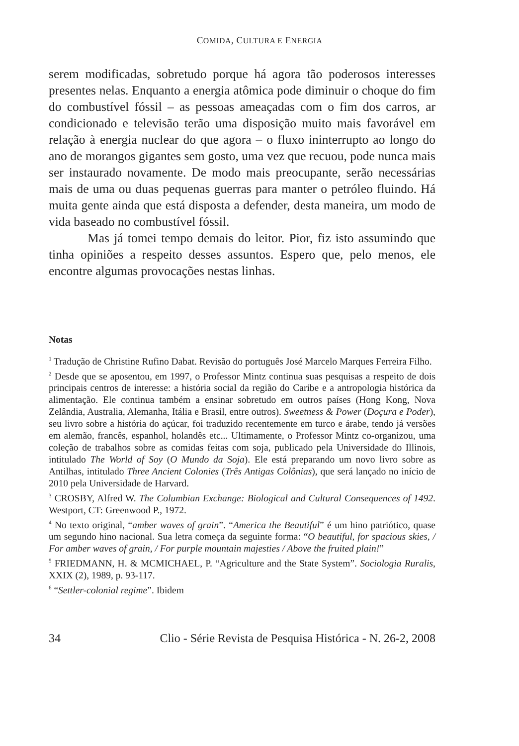COMIDA, CULTURA E ENERGIA
serem modificadas, sobretudo porque há agora tão poderosos interesses presentes nelas. Enquanto a energia atômica pode diminuir o choque do fim do combustível fóssil – as pessoas ameaçadas com o fim dos carros, ar condicionado e televisão terão uma disposição muito mais favorável em relação à energia nuclear do que agora – o fluxo ininterrupto ao longo do ano de morangos gigantes sem gosto, uma vez que recuou, pode nunca mais ser instaurado novamente. De modo mais preocupante, serão necessárias mais de uma ou duas pequenas guerras para manter o petróleo fluindo. Há muita gente ainda que está disposta a defender, desta maneira, um modo de vida baseado no combustível fóssil.
Mas já tomei tempo demais do leitor. Pior, fiz isto assumindo que tinha opiniões a respeito desses assuntos. Espero que, pelo menos, ele encontre algumas provocações nestas linhas.
Notas
<sup>1</sup> Tradução de Christine Rufino Dabat. Revisão do português José Marcelo Marques Ferreira Filho.
<sup>2</sup> Desde que se aposentou, em 1997, o Professor Mintz continua suas pesquisas a respeito de dois principais centros de interesse: a história social da região do Caribe e a antropologia histórica da alimentação. Ele continua também a ensinar sobretudo em outros países (Hong Kong, Nova Zelândia, Australia, Alemanha, Itália e Brasil, entre outros). Sweetness & Power (Doçura e Poder), seu livro sobre a história do açúcar, foi traduzido recentemente em turco e árabe, tendo já versões em alemão, francês, espanhol, holandês etc... Ultimamente, o Professor Mintz co-organizou, uma coleção de trabalhos sobre as comidas feitas com soja, publicado pela Universidade do Illinois, intitulado The World of Soy (O Mundo da Soja). Ele está preparando um novo livro sobre as Antilhas, intitulado Three Ancient Colonies (Três Antigas Colônias), que será lançado no início de 2010 pela Universidade de Harvard.
<sup>3</sup> CROSBY, Alfred W. The Columbian Exchange: Biological and Cultural Consequences of 1492. Westport, CT: Greenwood P., 1972.
<sup>4</sup> No texto original, “amber waves of grain”. “America the Beautiful” é um hino patriótico, quase um segundo hino nacional. Sua letra começa da seguinte forma: “O beautiful, for spacious skies, / For amber waves of grain, / For purple mountain majesties / Above the fruited plain!”
<sup>5</sup> FRIEDMANN, H. & MCMICHAEL, P. “Agriculture and the State System”. Sociologia Ruralis, XXIX (2), 1989, p. 93-117.
<sup>6</sup> “Settler-colonial regime”. Ibidem
34 Clio - Série Revista de Pesquisa Histórica - N. 26-2, 2008